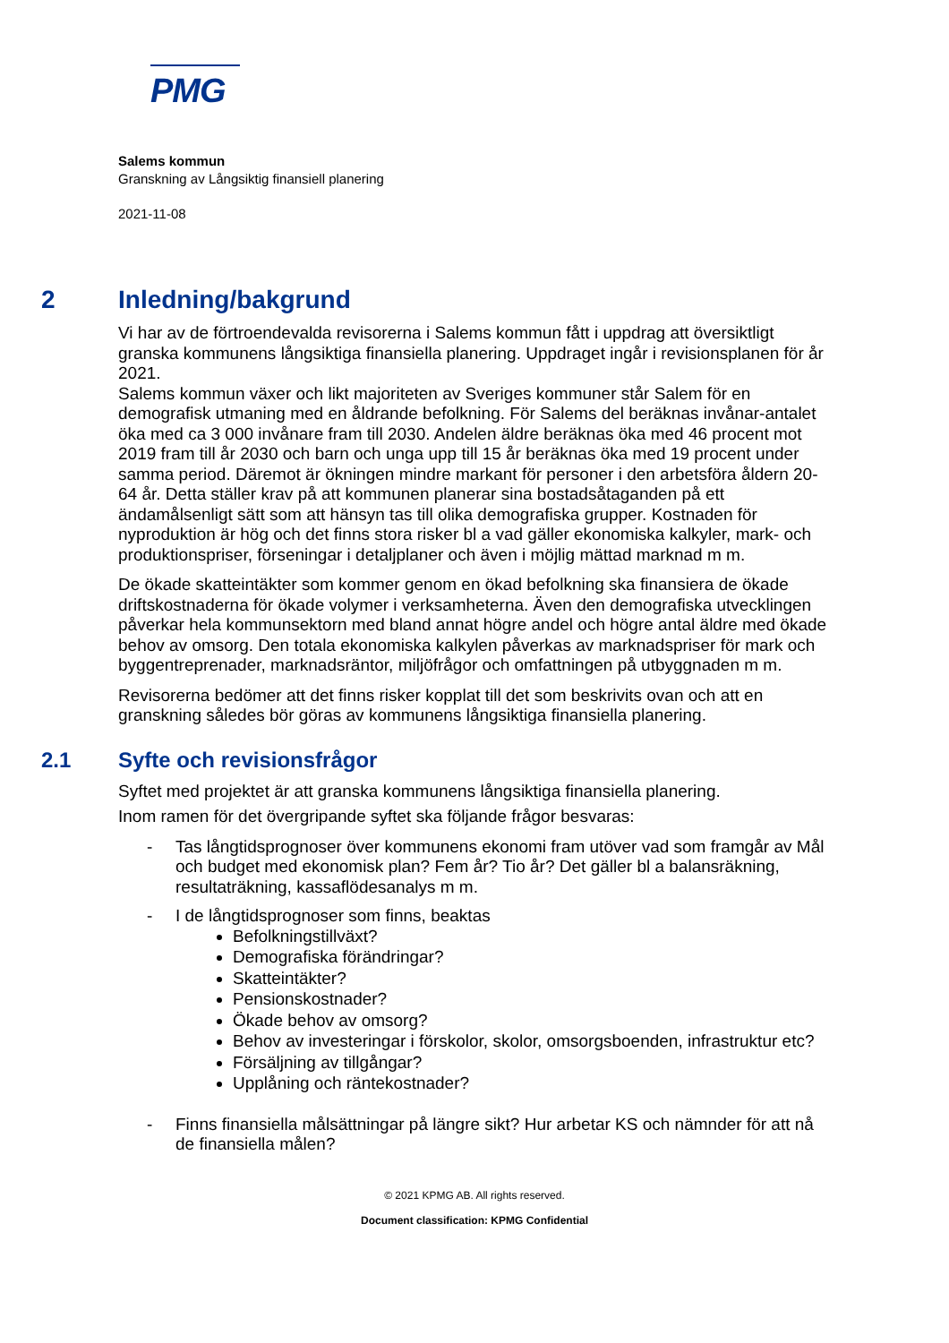PMG
Salems kommun
Granskning av Långsiktig finansiell planering
2021-11-08
2 Inledning/bakgrund
Vi har av de förtroendevalda revisorerna i Salems kommun fått i uppdrag att översiktligt granska kommunens långsiktiga finansiella planering. Uppdraget ingår i revisionsplanen för år 2021.
Salems kommun växer och likt majoriteten av Sveriges kommuner står Salem för en demografisk utmaning med en åldrande befolkning. För Salems del beräknas invånar-antalet öka med ca 3 000 invånare fram till 2030. Andelen äldre beräknas öka med 46 procent mot 2019 fram till år 2030 och barn och unga upp till 15 år beräknas öka med 19 procent under samma period. Däremot är ökningen mindre markant för personer i den arbetsföra åldern 20-64 år. Detta ställer krav på att kommunen planerar sina bostadsåtaganden på ett ändamålsenligt sätt som att hänsyn tas till olika demografiska grupper. Kostnaden för nyproduktion är hög och det finns stora risker bl a vad gäller ekonomiska kalkyler, mark- och produktionspriser, förseningar i detaljplaner och även i möjlig mättad marknad m m.
De ökade skatteintäkter som kommer genom en ökad befolkning ska finansiera de ökade driftskostnaderna för ökade volymer i verksamheterna. Även den demografiska utvecklingen påverkar hela kommunsektorn med bland annat högre andel och högre antal äldre med ökade behov av omsorg. Den totala ekonomiska kalkylen påverkas av marknadspriser för mark och byggentreprenader, marknadsräntor, miljöfrågor och omfattningen på utbyggnaden m m.
Revisorerna bedömer att det finns risker kopplat till det som beskrivits ovan och att en granskning således bör göras av kommunens långsiktiga finansiella planering.
2.1 Syfte och revisionsfrågor
Syftet med projektet är att granska kommunens långsiktiga finansiella planering.
Inom ramen för det övergripande syftet ska följande frågor besvaras:
- Tas långtidsprognoser över kommunens ekonomi fram utöver vad som framgår av Mål och budget med ekonomisk plan? Fem år? Tio år? Det gäller bl a balansräkning, resultaträkning, kassaflödesanalys m m.
- I de långtidsprognoser som finns, beaktas
Befolkningstillväxt?
Demografiska förändringar?
Skatteintäkter?
Pensionskostnader?
Ökade behov av omsorg?
Behov av investeringar i förskolor, skolor, omsorgsboenden, infrastruktur etc?
Försäljning av tillgångar?
Upplåning och räntekostnader?
- Finns finansiella målsättningar på längre sikt? Hur arbetar KS och nämnder för att nå de finansiella målen?
© 2021 KPMG AB. All rights reserved.
Document classification: KPMG Confidential